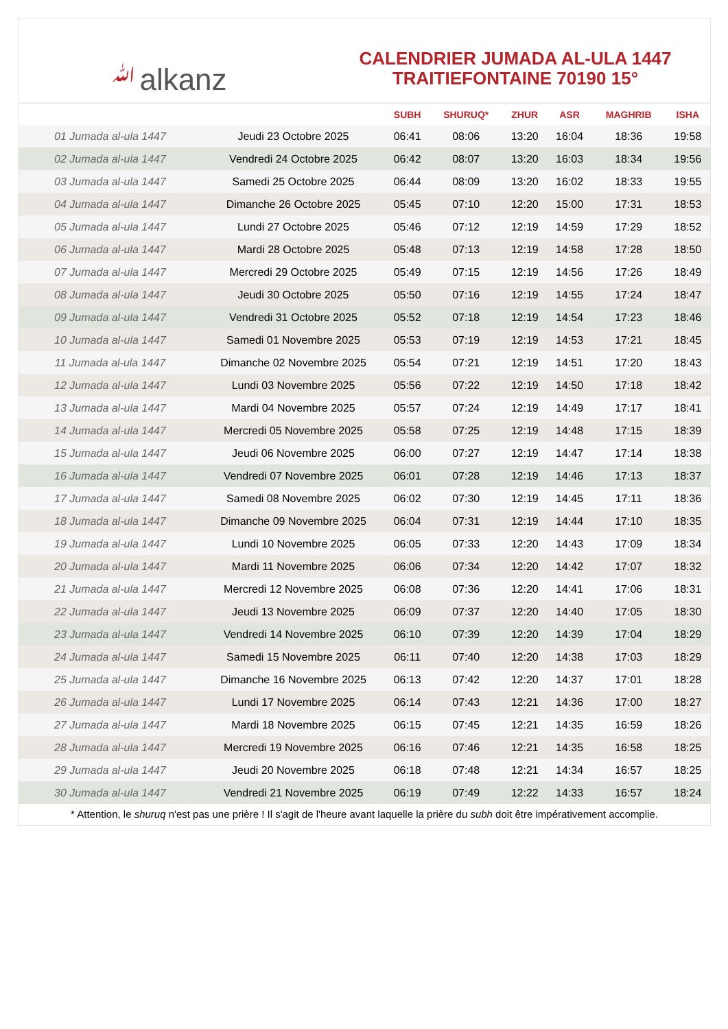ﷲalkanz
CALENDRIER JUMADA AL-ULA 1447
TRAITIEFONTAINE 70190 15°
| | | SUBH | SHURUQ* | ZHUR | ASR | MAGHRIB | ISHA |
| --- | --- | --- | --- | --- | --- | --- | --- |
| 01 Jumada al-ula 1447 | Jeudi 23 Octobre 2025 | 06:41 | 08:06 | 13:20 | 16:04 | 18:36 | 19:58 |
| 02 Jumada al-ula 1447 | Vendredi 24 Octobre 2025 | 06:42 | 08:07 | 13:20 | 16:03 | 18:34 | 19:56 |
| 03 Jumada al-ula 1447 | Samedi 25 Octobre 2025 | 06:44 | 08:09 | 13:20 | 16:02 | 18:33 | 19:55 |
| 04 Jumada al-ula 1447 | Dimanche 26 Octobre 2025 | 05:45 | 07:10 | 12:20 | 15:00 | 17:31 | 18:53 |
| 05 Jumada al-ula 1447 | Lundi 27 Octobre 2025 | 05:46 | 07:12 | 12:19 | 14:59 | 17:29 | 18:52 |
| 06 Jumada al-ula 1447 | Mardi 28 Octobre 2025 | 05:48 | 07:13 | 12:19 | 14:58 | 17:28 | 18:50 |
| 07 Jumada al-ula 1447 | Mercredi 29 Octobre 2025 | 05:49 | 07:15 | 12:19 | 14:56 | 17:26 | 18:49 |
| 08 Jumada al-ula 1447 | Jeudi 30 Octobre 2025 | 05:50 | 07:16 | 12:19 | 14:55 | 17:24 | 18:47 |
| 09 Jumada al-ula 1447 | Vendredi 31 Octobre 2025 | 05:52 | 07:18 | 12:19 | 14:54 | 17:23 | 18:46 |
| 10 Jumada al-ula 1447 | Samedi 01 Novembre 2025 | 05:53 | 07:19 | 12:19 | 14:53 | 17:21 | 18:45 |
| 11 Jumada al-ula 1447 | Dimanche 02 Novembre 2025 | 05:54 | 07:21 | 12:19 | 14:51 | 17:20 | 18:43 |
| 12 Jumada al-ula 1447 | Lundi 03 Novembre 2025 | 05:56 | 07:22 | 12:19 | 14:50 | 17:18 | 18:42 |
| 13 Jumada al-ula 1447 | Mardi 04 Novembre 2025 | 05:57 | 07:24 | 12:19 | 14:49 | 17:17 | 18:41 |
| 14 Jumada al-ula 1447 | Mercredi 05 Novembre 2025 | 05:58 | 07:25 | 12:19 | 14:48 | 17:15 | 18:39 |
| 15 Jumada al-ula 1447 | Jeudi 06 Novembre 2025 | 06:00 | 07:27 | 12:19 | 14:47 | 17:14 | 18:38 |
| 16 Jumada al-ula 1447 | Vendredi 07 Novembre 2025 | 06:01 | 07:28 | 12:19 | 14:46 | 17:13 | 18:37 |
| 17 Jumada al-ula 1447 | Samedi 08 Novembre 2025 | 06:02 | 07:30 | 12:19 | 14:45 | 17:11 | 18:36 |
| 18 Jumada al-ula 1447 | Dimanche 09 Novembre 2025 | 06:04 | 07:31 | 12:19 | 14:44 | 17:10 | 18:35 |
| 19 Jumada al-ula 1447 | Lundi 10 Novembre 2025 | 06:05 | 07:33 | 12:20 | 14:43 | 17:09 | 18:34 |
| 20 Jumada al-ula 1447 | Mardi 11 Novembre 2025 | 06:06 | 07:34 | 12:20 | 14:42 | 17:07 | 18:32 |
| 21 Jumada al-ula 1447 | Mercredi 12 Novembre 2025 | 06:08 | 07:36 | 12:20 | 14:41 | 17:06 | 18:31 |
| 22 Jumada al-ula 1447 | Jeudi 13 Novembre 2025 | 06:09 | 07:37 | 12:20 | 14:40 | 17:05 | 18:30 |
| 23 Jumada al-ula 1447 | Vendredi 14 Novembre 2025 | 06:10 | 07:39 | 12:20 | 14:39 | 17:04 | 18:29 |
| 24 Jumada al-ula 1447 | Samedi 15 Novembre 2025 | 06:11 | 07:40 | 12:20 | 14:38 | 17:03 | 18:29 |
| 25 Jumada al-ula 1447 | Dimanche 16 Novembre 2025 | 06:13 | 07:42 | 12:20 | 14:37 | 17:01 | 18:28 |
| 26 Jumada al-ula 1447 | Lundi 17 Novembre 2025 | 06:14 | 07:43 | 12:21 | 14:36 | 17:00 | 18:27 |
| 27 Jumada al-ula 1447 | Mardi 18 Novembre 2025 | 06:15 | 07:45 | 12:21 | 14:35 | 16:59 | 18:26 |
| 28 Jumada al-ula 1447 | Mercredi 19 Novembre 2025 | 06:16 | 07:46 | 12:21 | 14:35 | 16:58 | 18:25 |
| 29 Jumada al-ula 1447 | Jeudi 20 Novembre 2025 | 06:18 | 07:48 | 12:21 | 14:34 | 16:57 | 18:25 |
| 30 Jumada al-ula 1447 | Vendredi 21 Novembre 2025 | 06:19 | 07:49 | 12:22 | 14:33 | 16:57 | 18:24 |
* Attention, le shuruq n'est pas une prière ! Il s'agit de l'heure avant laquelle la prière du subh doit être impérativement accomplie.